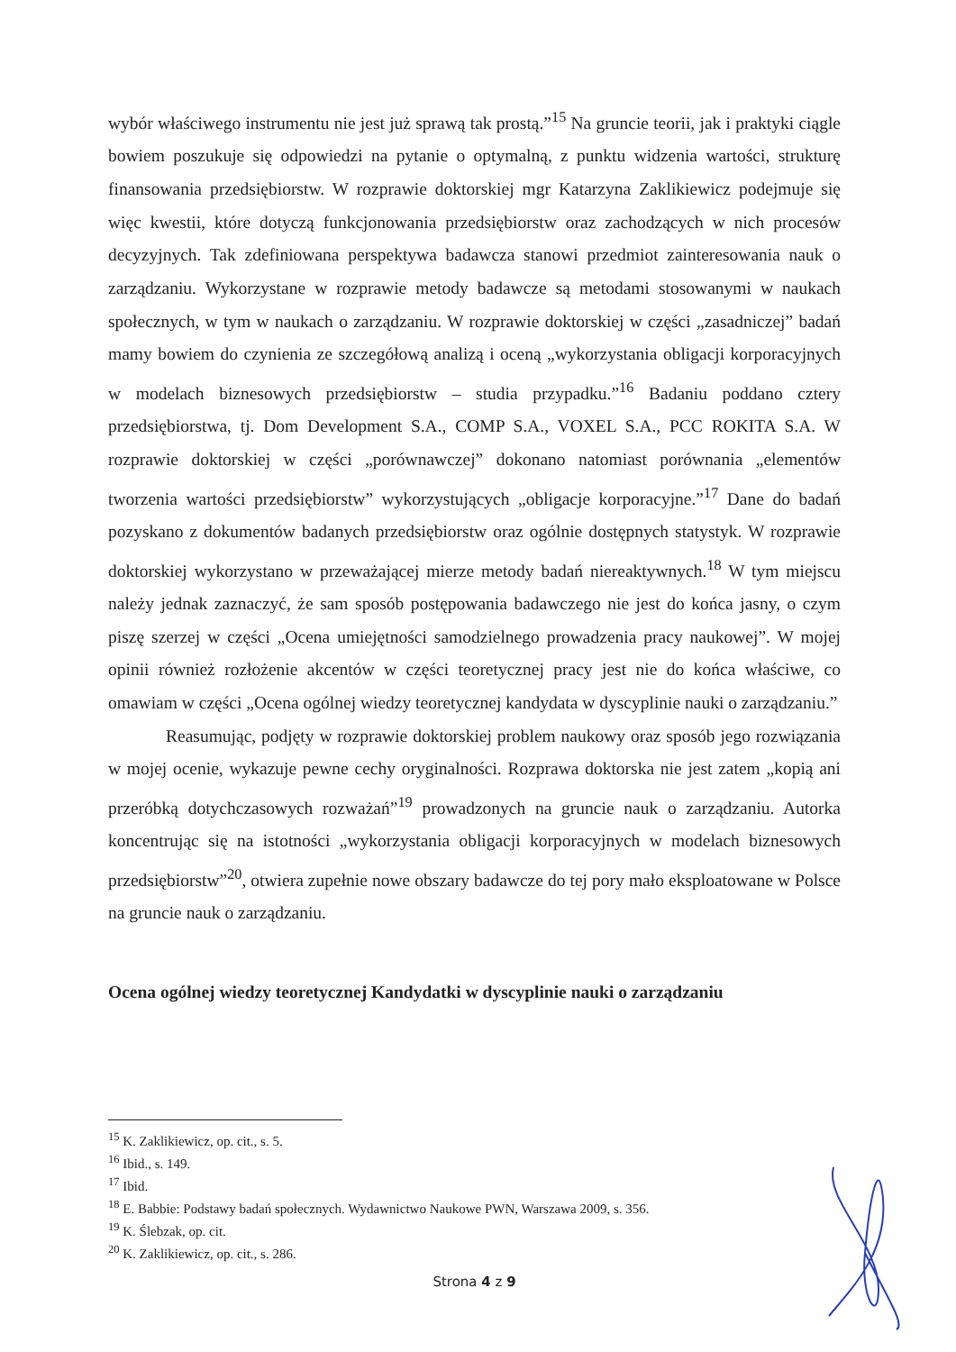wybór właściwego instrumentu nie jest już sprawą tak prostą.”<sup>15</sup> Na gruncie teorii, jak i praktyki ciągle bowiem poszukuje się odpowiedzi na pytanie o optymalną, z punktu widzenia wartości, strukturę finansowania przedsiębiorstw. W rozprawie doktorskiej mgr Katarzyna Zaklikiewicz podejmuje się więc kwestii, które dotyczą funkcjonowania przedsiębiorstw oraz zachodzących w nich procesów decyzyjnych. Tak zdefiniowana perspektywa badawcza stanowi przedmiot zainteresowania nauk o zarządzaniu. Wykorzystane w rozprawie metody badawcze są metodami stosowanymi w naukach społecznych, w tym w naukach o zarządzaniu. W rozprawie doktorskiej w części „zasadniczej” badań mamy bowiem do czynienia ze szczegółową analizą i oceną „wykorzystania obligacji korporacyjnych w modelach biznesowych przedsiębiorstw – studia przypadku.”<sup>16</sup> Badaniu poddano cztery przedsiębiorstwa, tj. Dom Development S.A., COMP S.A., VOXEL S.A., PCC ROKITA S.A. W rozprawie doktorskiej w części „porównawczej” dokonano natomiast porównania „elementów tworzenia wartości przedsiębiorstw” wykorzystujących „obligacje korporacyjne.”<sup>17</sup> Dane do badań pozyskano z dokumentów badanych przedsiębiorstw oraz ogólnie dostępnych statystyk. W rozprawie doktorskiej wykorzystano w przeważającej mierze metody badań niereaktywnych.<sup>18</sup> W tym miejscu należy jednak zaznaczyć, że sam sposób postępowania badawczego nie jest do końca jasny, o czym piszę szerzej w części „Ocena umiejętności samodzielnego prowadzenia pracy naukowej”. W mojej opinii również rozłożenie akcentów w części teoretycznej pracy jest nie do końca właściwe, co omawiam w części „Ocena ogólnej wiedzy teoretycznej kandydata w dyscyplinie nauki o zarządzaniu.”
Reasumując, podjęty w rozprawie doktorskiej problem naukowy oraz sposób jego rozwiązania w mojej ocenie, wykazuje pewne cechy oryginalności. Rozprawa doktorska nie jest zatem „kopią ani przeróbką dotychczasowych rozważań”<sup>19</sup> prowadzonych na gruncie nauk o zarządzaniu. Autorka koncentrując się na istotności „wykorzystania obligacji korporacyjnych w modelach biznesowych przedsiębiorstw”<sup>20</sup>, otwiera zupełnie nowe obszary badawcze do tej pory mało eksploatowane w Polsce na gruncie nauk o zarządzaniu.
Ocena ogólnej wiedzy teoretycznej Kandydatki w dyscyplinie nauki o zarządzaniu
<sup>15</sup> K. Zaklikiewicz, op. cit., s. 5.
<sup>16</sup> Ibid., s. 149.
<sup>17</sup> Ibid.
<sup>18</sup> E. Babbie: Podstawy badań społecznych. Wydawnictwo Naukowe PWN, Warszawa 2009, s. 356.
<sup>19</sup> K. Ślebzak, op. cit.
<sup>20</sup> K. Zaklikiewicz, op. cit., s. 286.
Strona 4 z 9